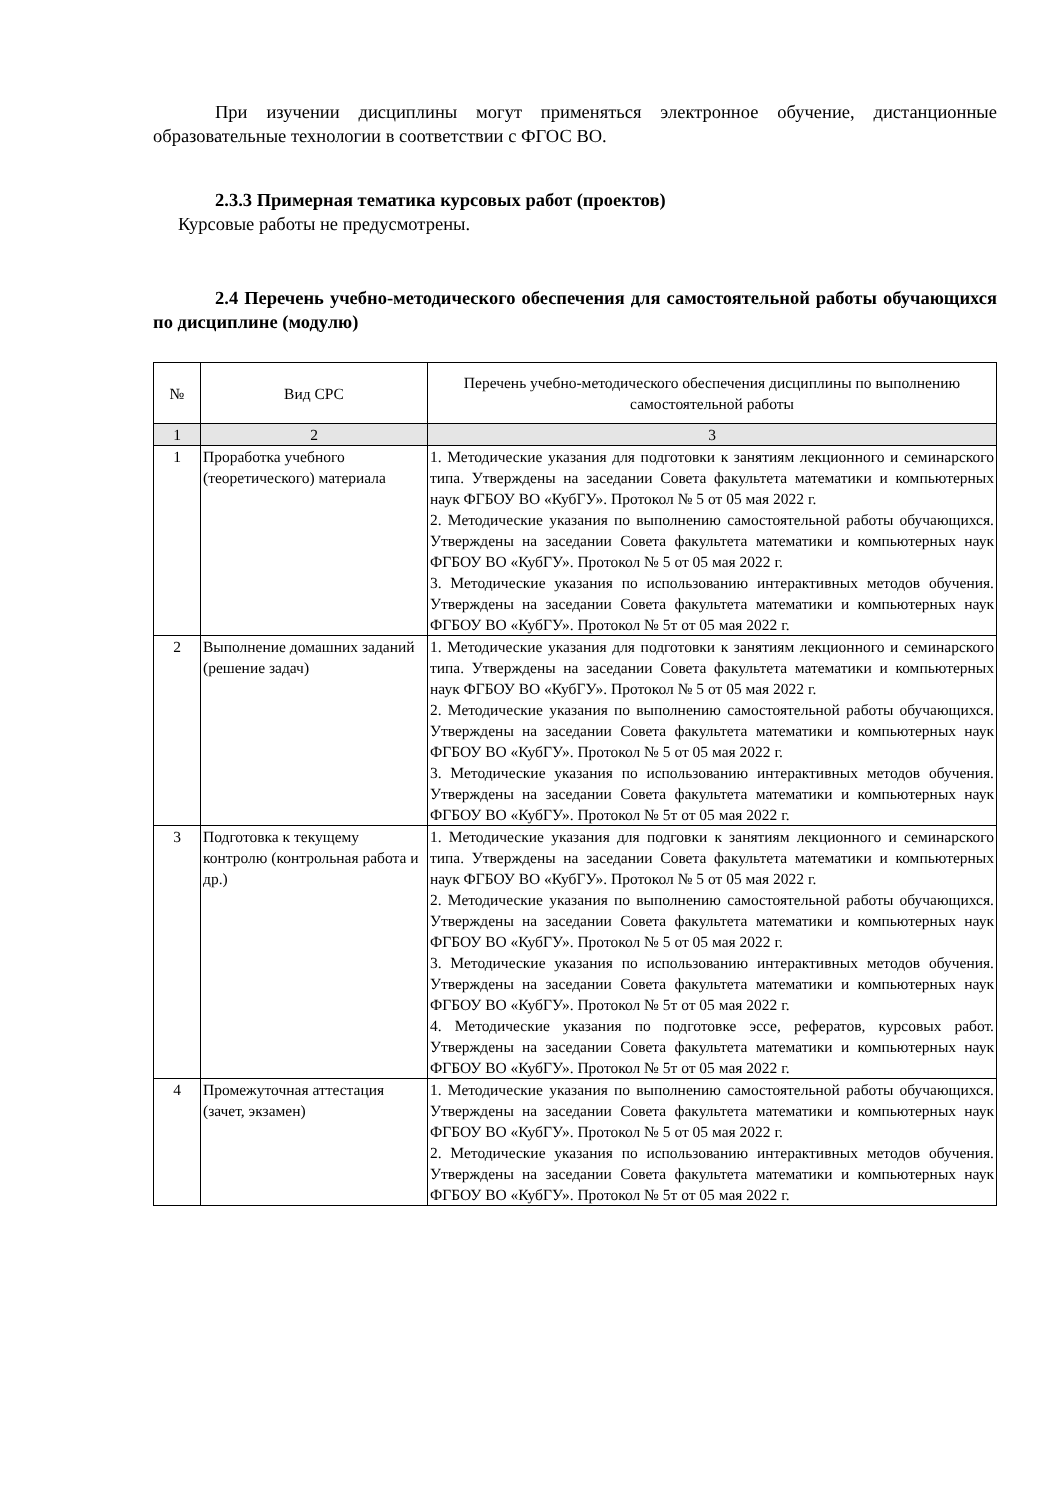При изучении дисциплины могут применяться электронное обучение, дистанционные образовательные технологии в соответствии с ФГОС ВО.
2.3.3 Примерная тематика курсовых работ (проектов)
Курсовые работы не предусмотрены.
2.4 Перечень учебно-методического обеспечения для самостоятельной работы обучающихся по дисциплине (модулю)
| № | Вид СРС | Перечень учебно-методического обеспечения дисциплины по выполнению самостоятельной работы |
| --- | --- | --- |
| 1 | 2 | 3 |
| 1 | Проработка учебного (теоретического) материала | 1. Методические указания для подготовки к занятиям лекционного и семинарского типа. Утверждены на заседании Совета факультета математики и компьютерных наук ФГБОУ ВО «КубГУ». Протокол № 5 от 05 мая 2022 г. 2. Методические указания по выполнению самостоятельной работы обучающихся. Утверждены на заседании Совета факультета математики и компьютерных наук ФГБОУ ВО «КубГУ». Протокол № 5 от 05 мая 2022 г. 3. Методические указания по использованию интерактивных методов обучения. Утверждены на заседании Совета факультета математики и компьютерных наук ФГБОУ ВО «КубГУ». Протокол № 5т от 05 мая 2022 г. |
| 2 | Выполнение домашних заданий (решение задач) | 1. Методические указания для подготовки к занятиям лекционного и семинарского типа. Утверждены на заседании Совета факультета математики и компьютерных наук ФГБОУ ВО «КубГУ». Протокол № 5 от 05 мая 2022 г. 2. Методические указания по выполнению самостоятельной работы обучающихся. Утверждены на заседании Совета факультета математики и компьютерных наук ФГБОУ ВО «КубГУ». Протокол № 5 от 05 мая 2022 г. 3. Методические указания по использованию интерактивных методов обучения. Утверждены на заседании Совета факультета математики и компьютерных наук ФГБОУ ВО «КубГУ». Протокол № 5т от 05 мая 2022 г. |
| 3 | Подготовка к текущему контролю (контрольная работа и др.) | 1. Методические указания для подговки к занятиям лекционного и семинарского типа. Утверждены на заседании Совета факультета математики и компьютерных наук ФГБОУ ВО «КубГУ». Протокол № 5 от 05 мая 2022 г. 2. Методические указания по выполнению самостоятельной работы обучающихся. Утверждены на заседании Совета факультета математики и компьютерных наук ФГБОУ ВО «КубГУ». Протокол № 5 от 05 мая 2022 г. 3. Методические указания по использованию интерактивных методов обучения. Утверждены на заседании Совета факультета математики и компьютерных наук ФГБОУ ВО «КубГУ». Протокол № 5т от 05 мая 2022 г. 4. Методические указания по подготовке эссе, рефератов, курсовых работ. Утверждены на заседании Совета факультета математики и компьютерных наук ФГБОУ ВО «КубГУ». Протокол № 5т от 05 мая 2022 г. |
| 4 | Промежуточная аттестация (зачет, экзамен) | 1. Методические указания по выполнению самостоятельной работы обучающихся. Утверждены на заседании Совета факультета математики и компьютерных наук ФГБОУ ВО «КубГУ». Протокол № 5 от 05 мая 2022 г. 2. Методические указания по использованию интерактивных методов обучения. Утверждены на заседании Совета факультета математики и компьютерных наук ФГБОУ ВО «КубГУ». Протокол № 5т от 05 мая 2022 г. |